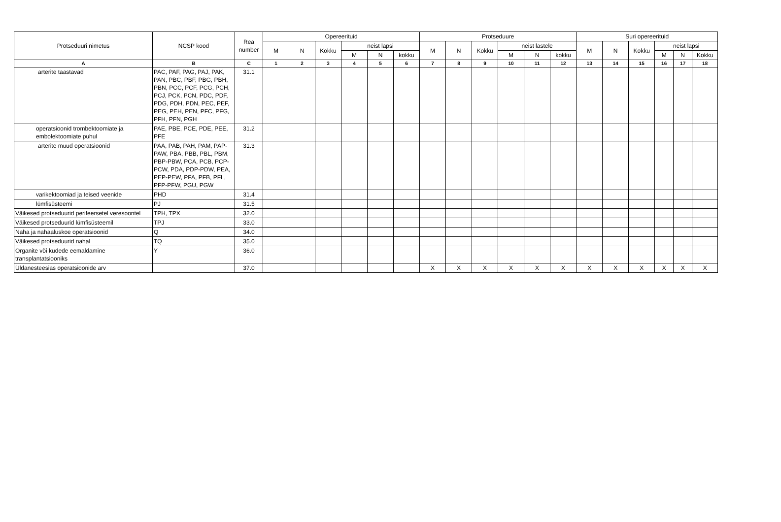| Protseduuri nimetus | NCSP kood | Rea number | Opereerituid | | | | | | Protseduure | | | | | | Suri opereerituid | | | | | |
| --- | --- | --- | --- | --- | --- | --- | --- | --- | --- | --- | --- | --- | --- | --- | --- | --- | --- | --- | --- | --- |
| | | | M | N | Kokku | neist lapsi | | | M | N | Kokku | neist lastele | | | M | N | Kokku | neist lapsi | | |
| | | | | | | M | N | kokku | | | | M | N | kokku | | | | M | N | Kokku |
| A | B | C | 1 | 2 | 3 | 4 | 5 | 6 | 7 | 8 | 9 | 10 | 11 | 12 | 13 | 14 | 15 | 16 | 17 | 18 |
| arterite taastavad | PAC, PAF, PAG, PAJ, PAK, PAN, PBC, PBF, PBG, PBH, PBN, PCC, PCF, PCG, PCH, PCJ, PCK, PCN, PDC, PDF, PDG, PDH, PDN, PEC, PEF, PEG, PEH, PEN, PFC, PFG, PFH, PFN, PGH | 31.1 | | | | | | | | | | | | | | | | | | |
| operatsioonid trombektoomiate ja embolektoomiate puhul | PAE, PBE, PCE, PDE, PEE, PFE | 31.2 | | | | | | | | | | | | | | | | | | |
| arterite muud operatsioonid | PAA, PAB, PAH, PAM, PAP-PAW, PBA, PBB, PBL, PBM, PBP-PBW, PCA, PCB, PCP-PCW, PDA, PDP-PDW, PEA, PEP-PEW, PFA, PFB, PFL, PFP-PFW, PGU, PGW | 31.3 | | | | | | | | | | | | | | | | | | |
| varikektoomiad ja teised veenide | PHD | 31.4 | | | | | | | | | | | | | | | | | | |
| lümfisüsteemi | PJ | 31.5 | | | | | | | | | | | | | | | | | | |
| Väikesed protseduurid perifeersetel veresoontel | TPH, TPX | 32.0 | | | | | | | | | | | | | | | | | | |
| Väikesed protseduurid lümfisüsteemil | TPJ | 33.0 | | | | | | | | | | | | | | | | | | |
| Naha ja nahaaluskoe operatsioonid | Q | 34.0 | | | | | | | | | | | | | | | | | | |
| Väikesed protseduurid nahal | TQ | 35.0 | | | | | | | | | | | | | | | | | | |
| Organite või kudede eemaldamine transplantatsiooniks | Y | 36.0 | | | | | | | | | | | | | | | | | | |
| Üldanesteesias operatsioonide arv | | 37.0 | | | | | | | X | X | X | X | X | X | X | X | X | X | X | X |